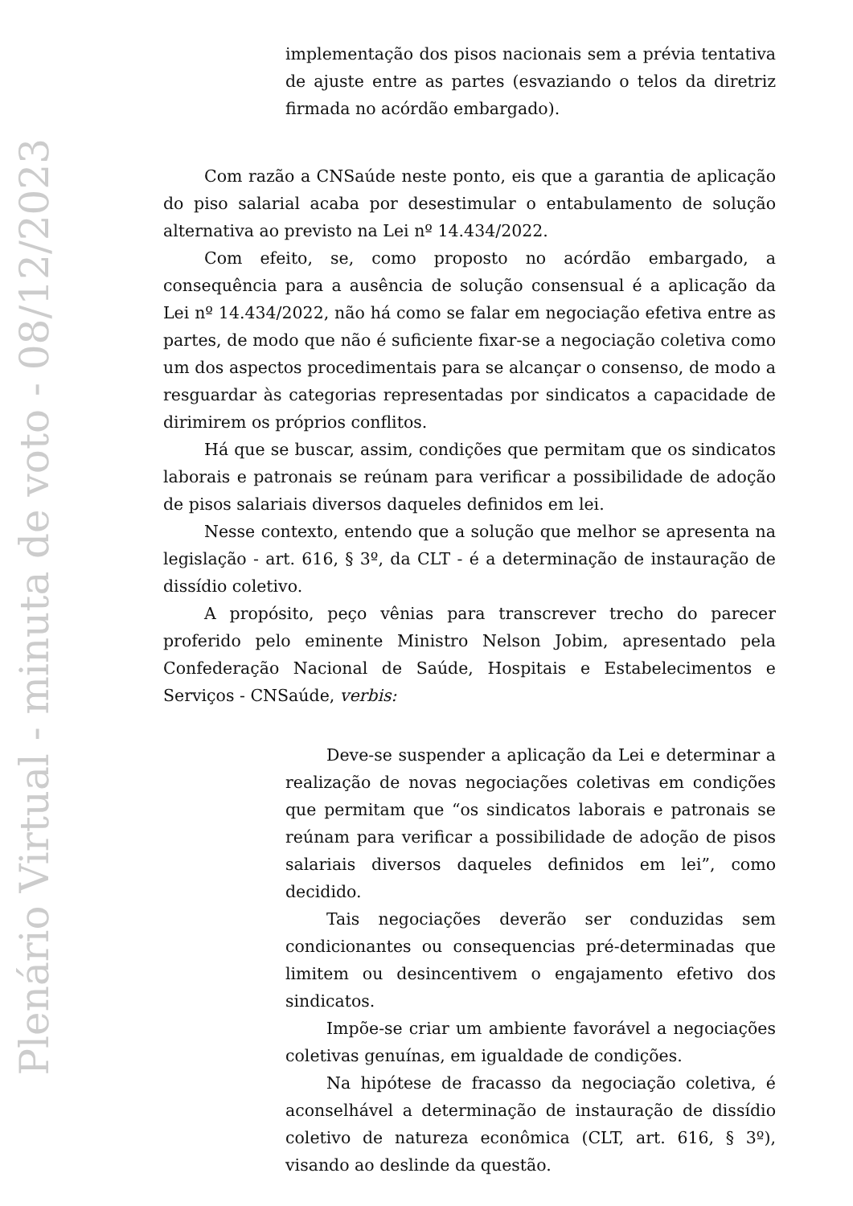Plenário Virtual - minuta de voto - 08/12/2023
implementação dos pisos nacionais sem a prévia tentativa de ajuste entre as partes (esvaziando o telos da diretriz firmada no acórdão embargado).
Com razão a CNSaúde neste ponto, eis que a garantia de aplicação do piso salarial acaba por desestimular o entabulamento de solução alternativa ao previsto na Lei nº 14.434/2022.
Com efeito, se, como proposto no acórdão embargado, a consequência para a ausência de solução consensual é a aplicação da Lei nº 14.434/2022, não há como se falar em negociação efetiva entre as partes, de modo que não é suficiente fixar-se a negociação coletiva como um dos aspectos procedimentais para se alcançar o consenso, de modo a resguardar às categorias representadas por sindicatos a capacidade de dirimirem os próprios conflitos.
Há que se buscar, assim, condições que permitam que os sindicatos laborais e patronais se reúnam para verificar a possibilidade de adoção de pisos salariais diversos daqueles definidos em lei.
Nesse contexto, entendo que a solução que melhor se apresenta na legislação - art. 616, § 3º, da CLT - é a determinação de instauração de dissídio coletivo.
A propósito, peço vênias para transcrever trecho do parecer proferido pelo eminente Ministro Nelson Jobim, apresentado pela Confederação Nacional de Saúde, Hospitais e Estabelecimentos e Serviços - CNSaúde, verbis:
Deve-se suspender a aplicação da Lei e determinar a realização de novas negociações coletivas em condições que permitam que “os sindicatos laborais e patronais se reúnam para verificar a possibilidade de adoção de pisos salariais diversos daqueles definidos em lei”, como decidido.
Tais negociações deverão ser conduzidas sem condicionantes ou consequencias pré-determinadas que limitem ou desincentivem o engajamento efetivo dos sindicatos.
Impõe-se criar um ambiente favorável a negociações coletivas genuínas, em igualdade de condições.
Na hipótese de fracasso da negociação coletiva, é aconselhável a determinação de instauração de dissídio coletivo de natureza econômica (CLT, art. 616, § 3º), visando ao deslinde da questão.